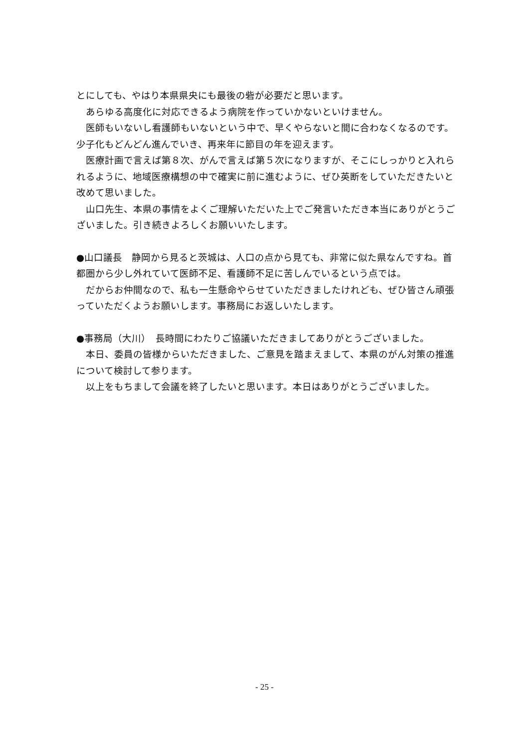とにしても、やはり本県県央にも最後の砦が必要だと思います。
あらゆる高度化に対応できるよう病院を作っていかないといけません。
医師もいないし看護師もいないという中で、早くやらないと間に合わなくなるのです。少子化もどんどん進んでいき、再来年に節目の年を迎えます。
医療計画で言えば第８次、がんで言えば第５次になりますが、そこにしっかりと入れられるように、地域医療構想の中で確実に前に進むように、ぜひ英断をしていただきたいと改めて思いました。
山口先生、本県の事情をよくご理解いただいた上でご発言いただき本当にありがとうございました。引き続きよろしくお願いいたします。
●山口議長　静岡から見ると茨城は、人口の点から見ても、非常に似た県なんですね。首都圏から少し外れていて医師不足、看護師不足に苦しんでいるという点では。
だからお仲間なので、私も一生懸命やらせていただきましたけれども、ぜひ皆さん頑張っていただくようお願いします。事務局にお返しいたします。
●事務局（大川）　長時間にわたりご協議いただきましてありがとうございました。
本日、委員の皆様からいただきました、ご意見を踏まえまして、本県のがん対策の推進について検討して参ります。
以上をもちまして会議を終了したいと思います。本日はありがとうございました。
- 25 -